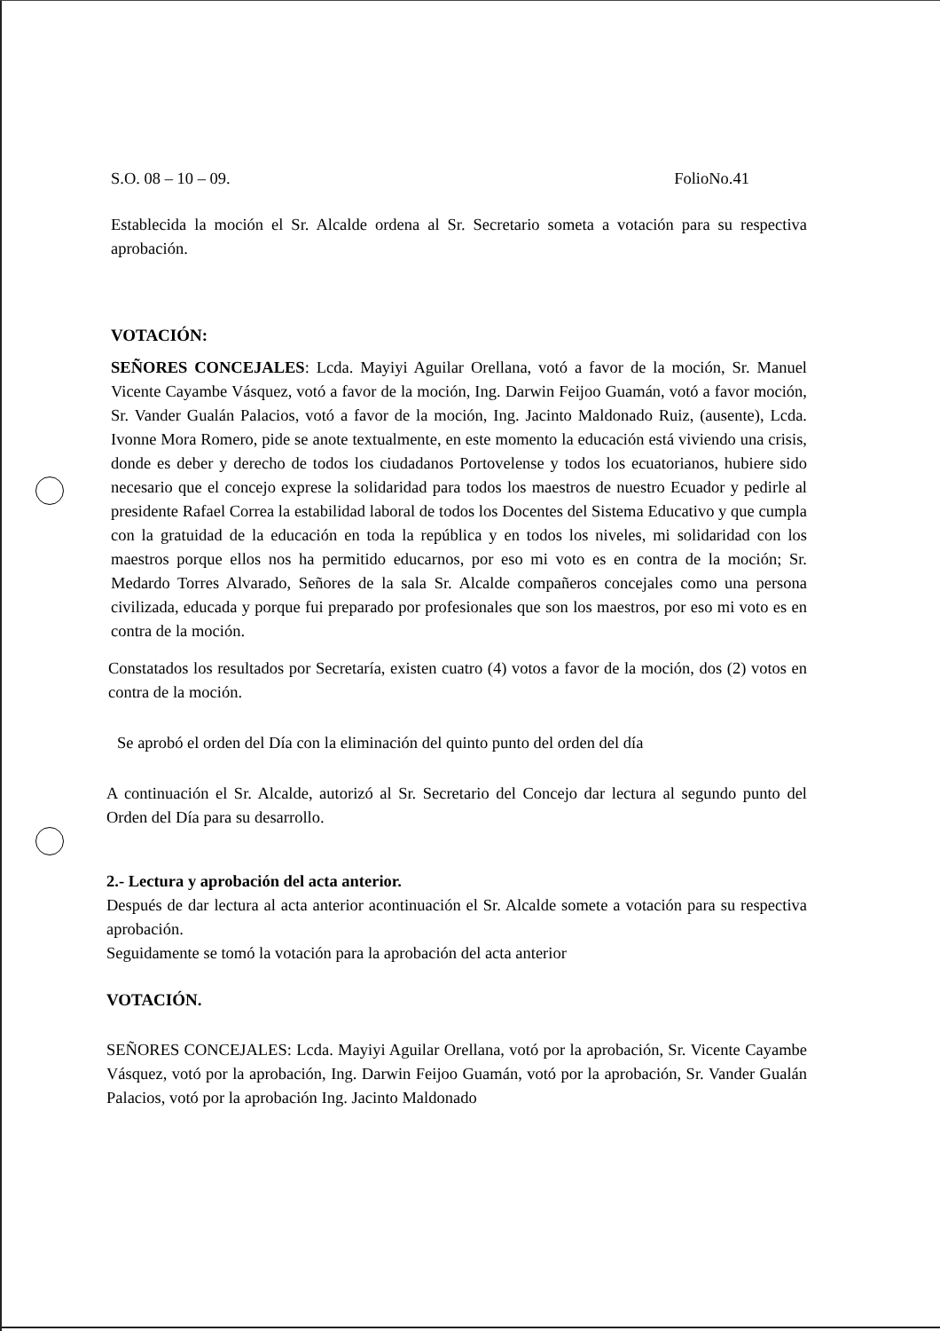S.O. 08 – 10 – 09. FolioNo.41
Establecida la moción el Sr. Alcalde ordena al Sr. Secretario someta a votación para su respectiva aprobación.
VOTACIÓN:
SEÑORES CONCEJALES: Lcda. Mayiyi Aguilar Orellana, votó a favor de la moción, Sr. Manuel Vicente Cayambe Vásquez, votó a favor de la moción, Ing. Darwin Feijoo Guamán, votó a favor moción, Sr. Vander Gualán Palacios, votó a favor de la moción, Ing. Jacinto Maldonado Ruiz, (ausente), Lcda. Ivonne Mora Romero, pide se anote textualmente, en este momento la educación está viviendo una crisis, donde es deber y derecho de todos los ciudadanos Portovelense y todos los ecuatorianos, hubiere sido necesario que el concejo exprese la solidaridad para todos los maestros de nuestro Ecuador y pedirle al presidente Rafael Correa la estabilidad laboral de todos los Docentes del Sistema Educativo y que cumpla con la gratuidad de la educación en toda la república y en todos los niveles, mi solidaridad con los maestros porque ellos nos ha permitido educarnos, por eso mi voto es en contra de la moción; Sr. Medardo Torres Alvarado, Señores de la sala Sr. Alcalde compañeros concejales como una persona civilizada, educada y porque fui preparado por profesionales que son los maestros, por eso mi voto es en contra de la moción.
Constatados los resultados por Secretaría, existen cuatro (4) votos a favor de la moción, dos (2) votos en contra de la moción.
Se aprobó el orden del Día con la eliminación del quinto punto del orden del día
A continuación el Sr. Alcalde, autorizó al Sr. Secretario del Concejo dar lectura al segundo punto del Orden del Día para su desarrollo.
2.- Lectura y aprobación del acta anterior.
Después de dar lectura al acta anterior acontinuación el Sr. Alcalde somete a votación para su respectiva aprobación.
Seguidamente se tomó la votación para la aprobación del acta anterior
VOTACIÓN.
SEÑORES CONCEJALES: Lcda. Mayiyi Aguilar Orellana, votó por la aprobación, Sr. Vicente Cayambe Vásquez, votó por la aprobación, Ing. Darwin Feijoo Guamán, votó por la aprobación, Sr. Vander Gualán Palacios, votó por la aprobación Ing. Jacinto Maldonado